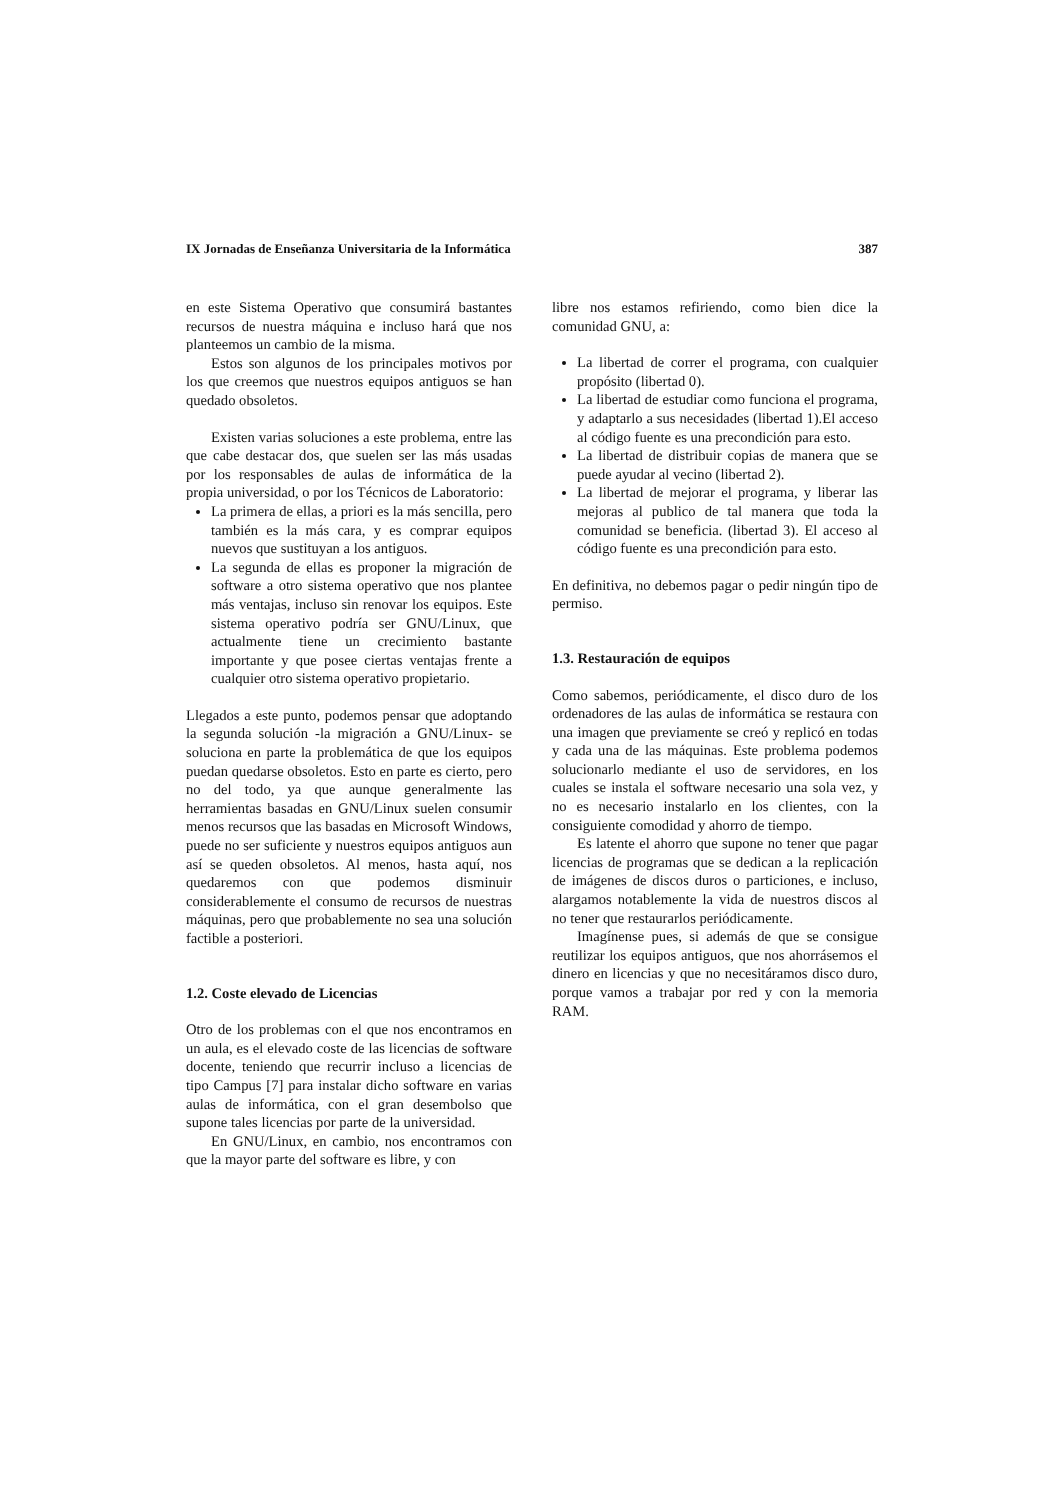IX Jornadas de Enseñanza Universitaria de la Informática 387
en este Sistema Operativo que consumirá bastantes recursos de nuestra máquina e incluso hará que nos planteemos un cambio de la misma.
Estos son algunos de los principales motivos por los que creemos que nuestros equipos antiguos se han quedado obsoletos.
Existen varias soluciones a este problema, entre las que cabe destacar dos, que suelen ser las más usadas por los responsables de aulas de informática de la propia universidad, o por los Técnicos de Laboratorio:
La primera de ellas, a priori es la más sencilla, pero también es la más cara, y es comprar equipos nuevos que sustituyan a los antiguos.
La segunda de ellas es proponer la migración de software a otro sistema operativo que nos plantee más ventajas, incluso sin renovar los equipos. Este sistema operativo podría ser GNU/Linux, que actualmente tiene un crecimiento bastante importante y que posee ciertas ventajas frente a cualquier otro sistema operativo propietario.
Llegados a este punto, podemos pensar que adoptando la segunda solución -la migración a GNU/Linux- se soluciona en parte la problemática de que los equipos puedan quedarse obsoletos. Esto en parte es cierto, pero no del todo, ya que aunque generalmente las herramientas basadas en GNU/Linux suelen consumir menos recursos que las basadas en Microsoft Windows, puede no ser suficiente y nuestros equipos antiguos aun así se queden obsoletos. Al menos, hasta aquí, nos quedaremos con que podemos disminuir considerablemente el consumo de recursos de nuestras máquinas, pero que probablemente no sea una solución factible a posteriori.
1.2. Coste elevado de Licencias
Otro de los problemas con el que nos encontramos en un aula, es el elevado coste de las licencias de software docente, teniendo que recurrir incluso a licencias de tipo Campus [7] para instalar dicho software en varias aulas de informática, con el gran desembolso que supone tales licencias por parte de la universidad.
En GNU/Linux, en cambio, nos encontramos con que la mayor parte del software es libre, y con
libre nos estamos refiriendo, como bien dice la comunidad GNU, a:
La libertad de correr el programa, con cualquier propósito (libertad 0).
La libertad de estudiar como funciona el programa, y adaptarlo a sus necesidades (libertad 1).El acceso al código fuente es una precondición para esto.
La libertad de distribuir copias de manera que se puede ayudar al vecino (libertad 2).
La libertad de mejorar el programa, y liberar las mejoras al publico de tal manera que toda la comunidad se beneficia. (libertad 3). El acceso al código fuente es una precondición para esto.
En definitiva, no debemos pagar o pedir ningún tipo de permiso.
1.3. Restauración de equipos
Como sabemos, periódicamente, el disco duro de los ordenadores de las aulas de informática se restaura con una imagen que previamente se creó y replicó en todas y cada una de las máquinas. Este problema podemos solucionarlo mediante el uso de servidores, en los cuales se instala el software necesario una sola vez, y no es necesario instalarlo en los clientes, con la consiguiente comodidad y ahorro de tiempo.
Es latente el ahorro que supone no tener que pagar licencias de programas que se dedican a la replicación de imágenes de discos duros o particiones, e incluso, alargamos notablemente la vida de nuestros discos al no tener que restaurarlos periódicamente.
Imagínense pues, si además de que se consigue reutilizar los equipos antiguos, que nos ahorrásemos el dinero en licencias y que no necesitáramos disco duro, porque vamos a trabajar por red y con la memoria RAM.